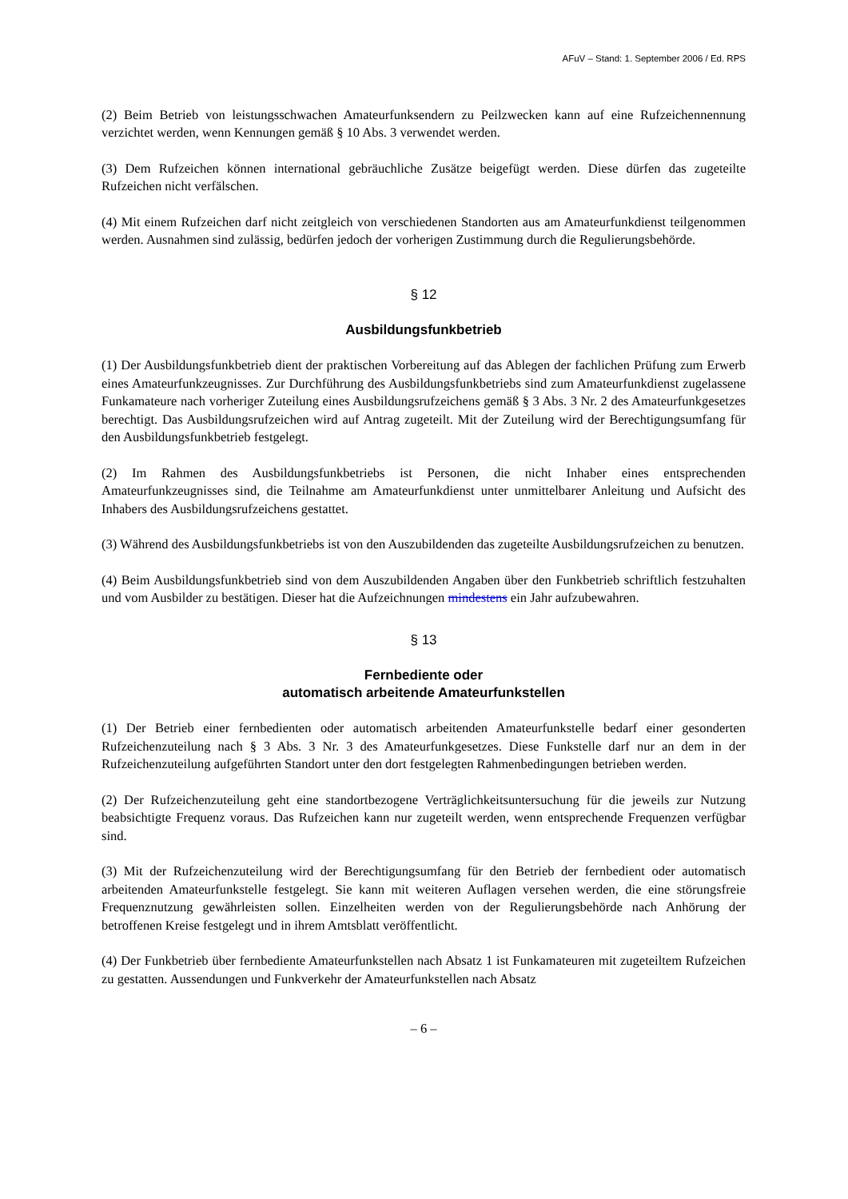AFuV – Stand: 1. September 2006 / Ed. RPS
(2) Beim Betrieb von leistungsschwachen Amateurfunksendern zu Peilzwecken kann auf eine Rufzeichennennung verzichtet werden, wenn Kennungen gemäß § 10 Abs. 3 verwendet werden.
(3) Dem Rufzeichen können international gebräuchliche Zusätze beigefügt werden. Diese dürfen das zugeteilte Rufzeichen nicht verfälschen.
(4) Mit einem Rufzeichen darf nicht zeitgleich von verschiedenen Standorten aus am Amateurfunkdienst teilgenommen werden. Ausnahmen sind zulässig, bedürfen jedoch der vorherigen Zustimmung durch die Regulierungsbehörde.
§ 12
Ausbildungsfunkbetrieb
(1) Der Ausbildungsfunkbetrieb dient der praktischen Vorbereitung auf das Ablegen der fachlichen Prüfung zum Erwerb eines Amateurfunkzeugnisses. Zur Durchführung des Ausbildungsfunkbetriebs sind zum Amateurfunkdienst zugelassene Funkamateure nach vorheriger Zuteilung eines Ausbildungsrufzeichens gemäß § 3 Abs. 3 Nr. 2 des Amateurfunkgesetzes berechtigt. Das Ausbildungsrufzeichen wird auf Antrag zugeteilt. Mit der Zuteilung wird der Berechtigungsumfang für den Ausbildungsfunkbetrieb festgelegt.
(2) Im Rahmen des Ausbildungsfunkbetriebs ist Personen, die nicht Inhaber eines entsprechenden Amateurfunkzeugnisses sind, die Teilnahme am Amateurfunkdienst unter unmittelbarer Anleitung und Aufsicht des Inhabers des Ausbildungsrufzeichens gestattet.
(3) Während des Ausbildungsfunkbetriebs ist von den Auszubildenden das zugeteilte Ausbildungsrufzeichen zu benutzen.
(4) Beim Ausbildungsfunkbetrieb sind von dem Auszubildenden Angaben über den Funkbetrieb schriftlich festzuhalten und vom Ausbilder zu bestätigen. Dieser hat die Aufzeichnungen mindestens ein Jahr aufzubewahren.
§ 13
Fernbediente oder
automatisch arbeitende Amateurfunkstellen
(1) Der Betrieb einer fernbedienten oder automatisch arbeitenden Amateurfunkstelle bedarf einer gesonderten Rufzeichenzuteilung nach § 3 Abs. 3 Nr. 3 des Amateurfunkgesetzes. Diese Funkstelle darf nur an dem in der Rufzeichenzuteilung aufgeführten Standort unter den dort festgelegten Rahmenbedingungen betrieben werden.
(2) Der Rufzeichenzuteilung geht eine standortbezogene Verträglichkeitsuntersuchung für die jeweils zur Nutzung beabsichtigte Frequenz voraus. Das Rufzeichen kann nur zugeteilt werden, wenn entsprechende Frequenzen verfügbar sind.
(3) Mit der Rufzeichenzuteilung wird der Berechtigungsumfang für den Betrieb der fernbedient oder automatisch arbeitenden Amateurfunkstelle festgelegt. Sie kann mit weiteren Auflagen versehen werden, die eine störungsfreie Frequenznutzung gewährleisten sollen. Einzelheiten werden von der Regulierungsbehörde nach Anhörung der betroffenen Kreise festgelegt und in ihrem Amtsblatt veröffentlicht.
(4) Der Funkbetrieb über fernbediente Amateurfunkstellen nach Absatz 1 ist Funkamateuren mit zugeteiltem Rufzeichen zu gestatten. Aussendungen und Funkverkehr der Amateurfunkstellen nach Absatz
– 6 –